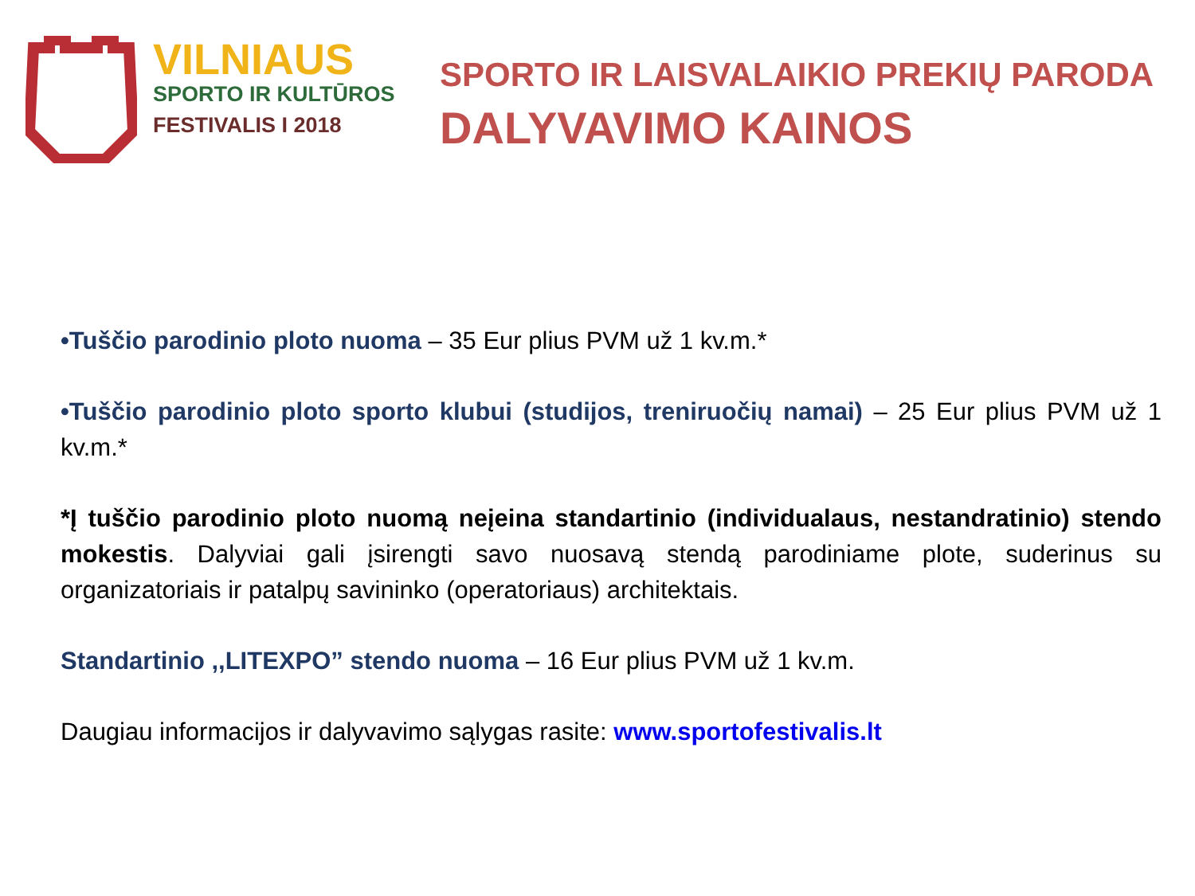VILNIAUS
SPORTO IR KULTŪROS
FESTIVALIS I 2018
SPORTO IR LAISVALAIKIO PREKIŲ PARODA
DALYVAVIMO KAINOS
•Tuščio parodinio ploto nuoma – 35 Eur plius PVM už 1 kv.m.*
•Tuščio parodinio ploto sporto klubui (studijos, treniruočių namai) – 25 Eur plius PVM už 1 kv.m.*
*Į tuščio parodinio ploto nuomą neįeina standartinio (individualaus, nestandratinio) stendo mokestis. Dalyviai gali įsirengti savo nuosavą stendą parodiniame plote, suderinus su organizatoriais ir patalpų savininko (operatoriaus) architektais.
Standartinio ,,LITEXPO” stendo nuoma – 16 Eur plius PVM už 1 kv.m.
Daugiau informacijos ir dalyvavimo sąlygas rasite: www.sportofestivalis.lt